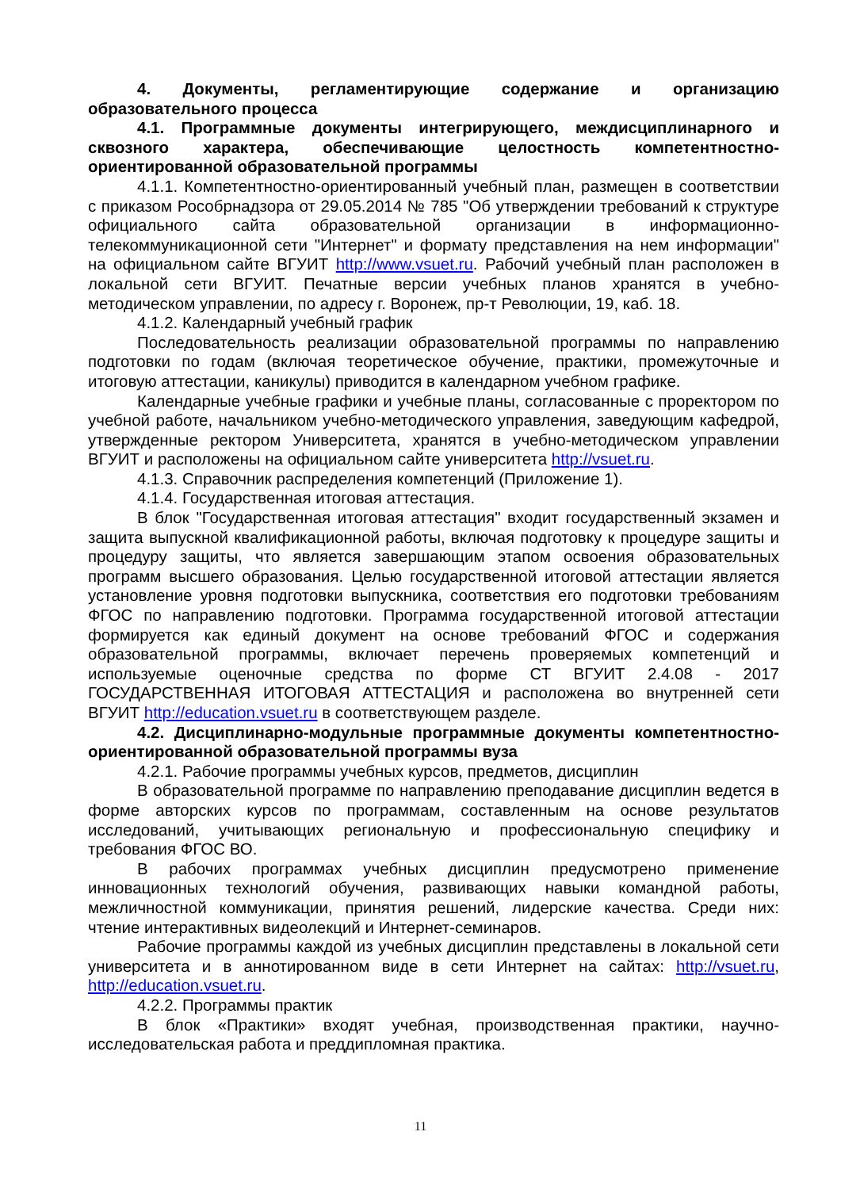4. Документы, регламентирующие содержание и организацию образовательного процесса
4.1. Программные документы интегрирующего, междисциплинарного и сквозного характера, обеспечивающие целостность компетентностно-ориентированной образовательной программы
4.1.1. Компетентностно-ориентированный учебный план, размещен в соответствии с приказом Рособрнадзора от 29.05.2014 № 785 "Об утверждении требований к структуре официального сайта образовательной организации в информационно-телекоммуникационной сети "Интернет" и формату представления на нем информации" на официальном сайте ВГУИТ http://www.vsuet.ru. Рабочий учебный план расположен в локальной сети ВГУИТ. Печатные версии учебных планов хранятся в учебно-методическом управлении, по адресу г. Воронеж, пр-т Революции, 19, каб. 18.
4.1.2. Календарный учебный график
Последовательность реализации образовательной программы по направлению подготовки по годам (включая теоретическое обучение, практики, промежуточные и итоговую аттестации, каникулы) приводится в календарном учебном графике.
Календарные учебные графики и учебные планы, согласованные с проректором по учебной работе, начальником учебно-методического управления, заведующим кафедрой, утвержденные ректором Университета, хранятся в учебно-методическом управлении ВГУИТ и расположены на официальном сайте университета http://vsuet.ru.
4.1.3. Справочник распределения компетенций (Приложение 1).
4.1.4. Государственная итоговая аттестация.
В блок "Государственная итоговая аттестация" входит государственный экзамен и защита выпускной квалификационной работы, включая подготовку к процедуре защиты и процедуру защиты, что является завершающим этапом освоения образовательных программ высшего образования. Целью государственной итоговой аттестации является установление уровня подготовки выпускника, соответствия его подготовки требованиям ФГОС по направлению подготовки. Программа государственной итоговой аттестации формируется как единый документ на основе требований ФГОС и содержания образовательной программы, включает перечень проверяемых компетенций и используемые оценочные средства по форме СТ ВГУИТ 2.4.08 - 2017 ГОСУДАРСТВЕННАЯ ИТОГОВАЯ АТТЕСТАЦИЯ и расположена во внутренней сети ВГУИТ http://education.vsuet.ru в соответствующем разделе.
4.2. Дисциплинарно-модульные программные документы компетентностно-ориентированной образовательной программы вуза
4.2.1. Рабочие программы учебных курсов, предметов, дисциплин
В образовательной программе по направлению преподавание дисциплин ведется в форме авторских курсов по программам, составленным на основе результатов исследований, учитывающих региональную и профессиональную специфику и требования ФГОС ВО.
В рабочих программах учебных дисциплин предусмотрено применение инновационных технологий обучения, развивающих навыки командной работы, межличностной коммуникации, принятия решений, лидерские качества. Среди них: чтение интерактивных видеолекций и Интернет-семинаров.
Рабочие программы каждой из учебных дисциплин представлены в локальной сети университета и в аннотированном виде в сети Интернет на сайтах: http://vsuet.ru, http://education.vsuet.ru.
4.2.2. Программы практик
В блок «Практики» входят учебная, производственная практики, научно-исследовательская работа и преддипломная практика.
11